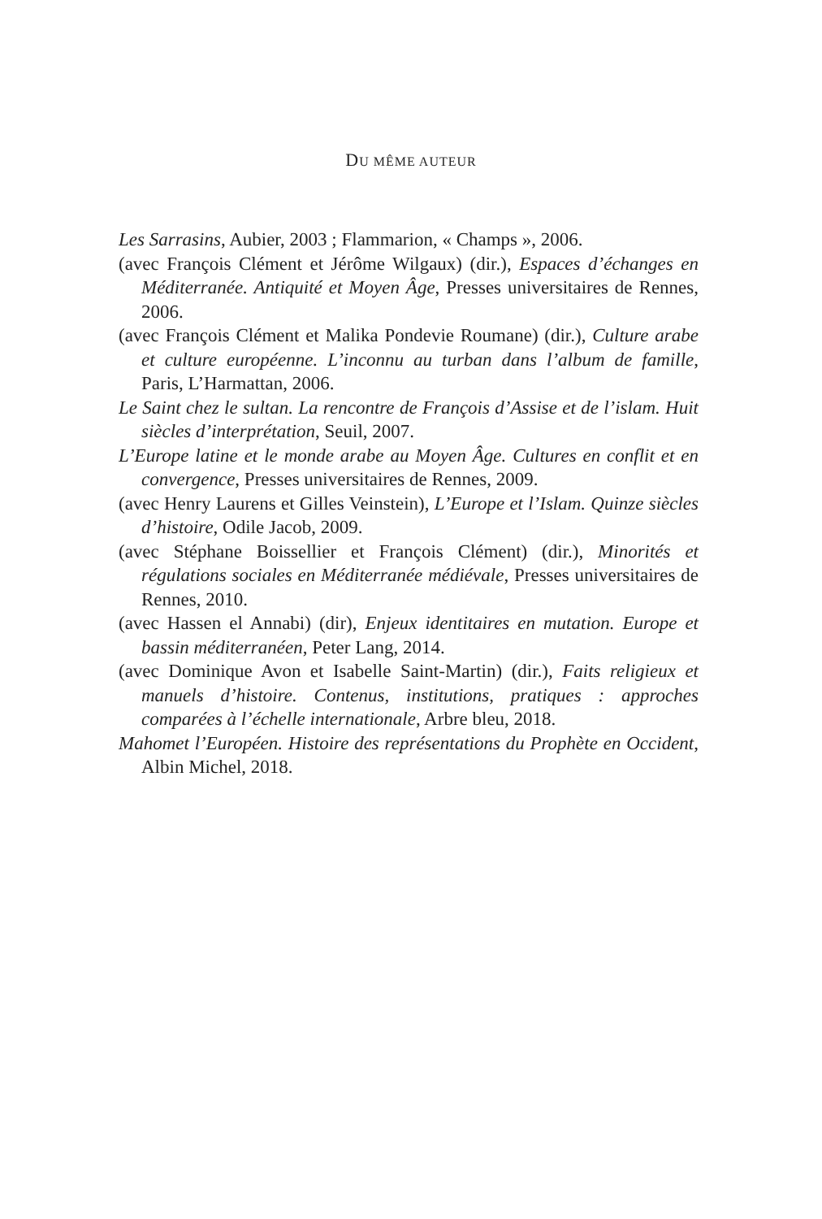DU MÊME AUTEUR
Les Sarrasins, Aubier, 2003 ; Flammarion, « Champs », 2006.
(avec François Clément et Jérôme Wilgaux) (dir.), Espaces d’échanges en Méditerranée. Antiquité et Moyen Âge, Presses universitaires de Rennes, 2006.
(avec François Clément et Malika Pondevie Roumane) (dir.), Culture arabe et culture européenne. L’inconnu au turban dans l’album de famille, Paris, L’Harmattan, 2006.
Le Saint chez le sultan. La rencontre de François d’Assise et de l’islam. Huit siècles d’interprétation, Seuil, 2007.
L’Europe latine et le monde arabe au Moyen Âge. Cultures en conflit et en convergence, Presses universitaires de Rennes, 2009.
(avec Henry Laurens et Gilles Veinstein), L’Europe et l’Islam. Quinze siècles d’histoire, Odile Jacob, 2009.
(avec Stéphane Boissellier et François Clément) (dir.), Minorités et régulations sociales en Méditerranée médiévale, Presses universitaires de Rennes, 2010.
(avec Hassen el Annabi) (dir), Enjeux identitaires en mutation. Europe et bassin méditerranéen, Peter Lang, 2014.
(avec Dominique Avon et Isabelle Saint-Martin) (dir.), Faits religieux et manuels d’histoire. Contenus, institutions, pratiques : approches comparées à l’échelle internationale, Arbre bleu, 2018.
Mahomet l’Européen. Histoire des représentations du Prophète en Occident, Albin Michel, 2018.